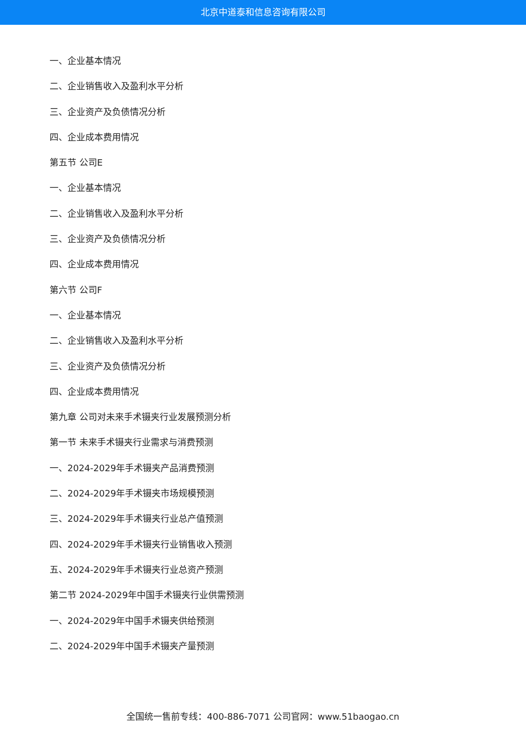北京中道泰和信息咨询有限公司
一、企业基本情况
二、企业销售收入及盈利水平分析
三、企业资产及负债情况分析
四、企业成本费用情况
第五节 公司E
一、企业基本情况
二、企业销售收入及盈利水平分析
三、企业资产及负债情况分析
四、企业成本费用情况
第六节 公司F
一、企业基本情况
二、企业销售收入及盈利水平分析
三、企业资产及负债情况分析
四、企业成本费用情况
第九章 公司对未来手术镊夹行业发展预测分析
第一节 未来手术镊夹行业需求与消费预测
一、2024-2029年手术镊夹产品消费预测
二、2024-2029年手术镊夹市场规模预测
三、2024-2029年手术镊夹行业总产值预测
四、2024-2029年手术镊夹行业销售收入预测
五、2024-2029年手术镊夹行业总资产预测
第二节 2024-2029年中国手术镊夹行业供需预测
一、2024-2029年中国手术镊夹供给预测
二、2024-2029年中国手术镊夹产量预测
全国统一售前专线：400-886-7071 公司官网：www.51baogao.cn